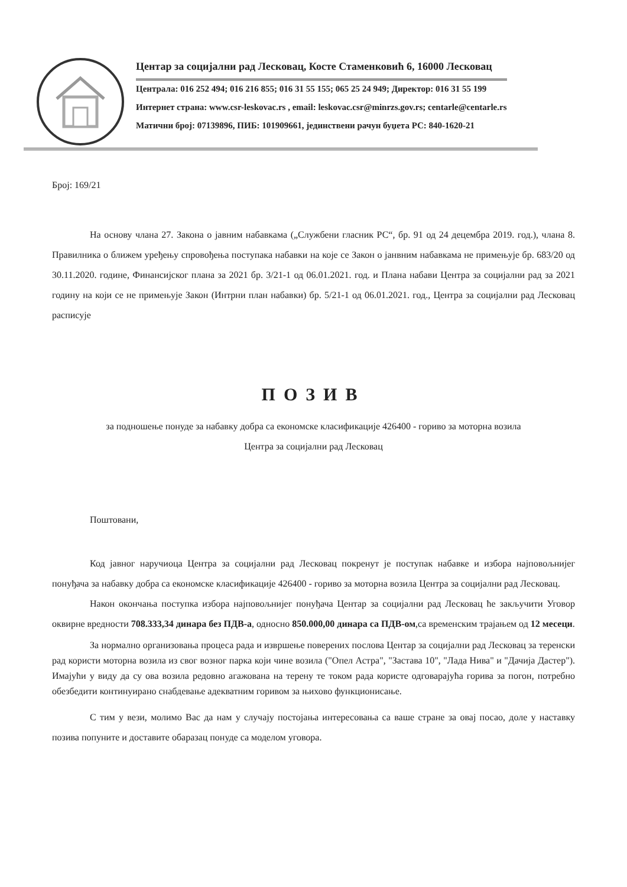Центар за социјални рад Лесковац, Косте Стаменковић 6, 16000 Лесковац
Централа: 016 252 494; 016 216 855; 016 31 55 155; 065 25 24 949; Директор: 016 31 55 199
Интернет страна: www.csr-leskovac.rs , email: leskovac.csr@minrzs.gov.rs; centarle@centarle.rs
Матични број: 07139896, ПИБ: 101909661, јединствени рачун буџета РС: 840-1620-21
Број: 169/21
На основу члана 27. Закона о јавним набавкама („Службени гласник РС“, бр. 91 од 24 децембра 2019. год.), члана 8. Правилника о ближем уређењу спровођења поступака набавки на које се Закон о јанвним набавкама не примењује бр. 683/20 од 30.11.2020. године, Финансијског плана за 2021 бр. 3/21-1 од 06.01.2021. год. и Плана набави Центра за социјални рад за 2021 годину на који се не примењује Закон (Интрни план набавки) бр. 5/21-1 од 06.01.2021. год., Центра за социјални рад Лесковац расписује
ПОЗИВ
за подношење понуде за набавку добра са економске класификације 426400 - гориво за моторна возила
Центра за социјални рад Лесковац
Поштовани,
Код јавног наручиоца Центра за социјални рад Лесковац покренут је поступак набавке и избора најповољнијег понуђача за набавку добра са економске класификације 426400 - гориво за моторна возила Центра за социјални рад Лесковац.
Након окончања поступка избора најповољнијег понуђача Центар за социјални рад Лесковац ће закључити Уговор оквирне вредности 708.333,34 динара без ПДВ-а, односно 850.000,00 динара са ПДВ-ом,са временским трајањем од 12 месеци.
За нормално организовања процеса рада и извршење поверених послова Центар за социјални рад Лесковац за теренски рад користи моторна возила из свог возног парка који чине возила ("Опел Астра", "Застава 10", "Лада Нива" и "Дачија Дастер"). Имајући у виду да су ова возила редовно агажована на терену те током рада користе одговарајућа горива за погон, потребно обезбедити континуирано снабдевање адекватним горивом за њихово функционисање.
С тим у вези, молимо Вас да нам у случају постојања интересовања са ваше стране за овај посао, доле у наставку позива попуните и доставите обаразац понуде са моделом уговора.